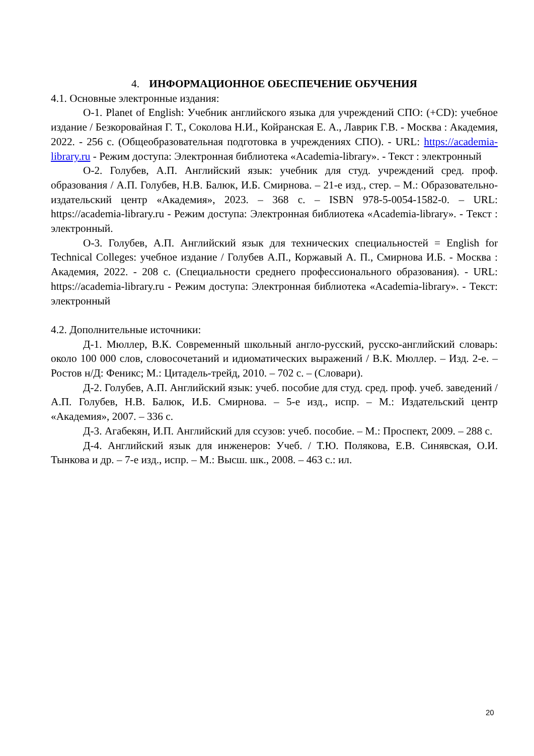4. ИНФОРМАЦИОННОЕ ОБЕСПЕЧЕНИЕ ОБУЧЕНИЯ
4.1. Основные электронные издания:
О-1. Planet of English: Учебник английского языка для учреждений СПО: (+CD): учебное издание / Безкоровайная Г. Т., Соколова Н.И., Койранская Е. А., Лаврик Г.В. - Москва : Академия, 2022. - 256 с. (Общеобразовательная подготовка в учреждениях СПО). - URL: https://academia-library.ru - Режим доступа: Электронная библиотека «Academia-library». - Текст : электронный
О-2. Голубев, А.П. Английский язык: учебник для студ. учреждений сред. проф. образования / А.П. Голубев, Н.В. Балюк, И.Б. Смирнова. – 21-е изд., стер. – М.: Образовательно-издательский центр «Академия», 2023. – 368 с. – ISBN 978-5-0054-1582-0. – URL: https://academia-library.ru - Режим доступа: Электронная библиотека «Academia-library». - Текст : электронный.
О-3. Голубев, А.П. Английский язык для технических специальностей = English for Technical Colleges: учебное издание / Голубев А.П., Коржавый А. П., Смирнова И.Б. - Москва : Академия, 2022. - 208 с. (Специальности среднего профессионального образования). - URL: https://academia-library.ru - Режим доступа: Электронная библиотека «Academia-library». - Текст: электронный
4.2. Дополнительные источники:
Д-1. Мюллер, В.К. Современный школьный англо-русский, русско-английский словарь: около 100 000 слов, словосочетаний и идиоматических выражений / В.К. Мюллер. – Изд. 2-е. – Ростов н/Д: Феникс; М.: Цитадель-трейд, 2010. – 702 с. – (Словари).
Д-2. Голубев, А.П. Английский язык: учеб. пособие для студ. сред. проф. учеб. заведений / А.П. Голубев, Н.В. Балюк, И.Б. Смирнова. – 5-е изд., испр. – М.: Издательский центр «Академия», 2007. – 336 с.
Д-3. Агабекян, И.П. Английский для ссузов: учеб. пособие. – М.: Проспект, 2009. – 288 с.
Д-4. Английский язык для инженеров: Учеб. / Т.Ю. Полякова, Е.В. Синявская, О.И. Тынкова и др. – 7-е изд., испр. – М.: Высш. шк., 2008. – 463 с.: ил.
20